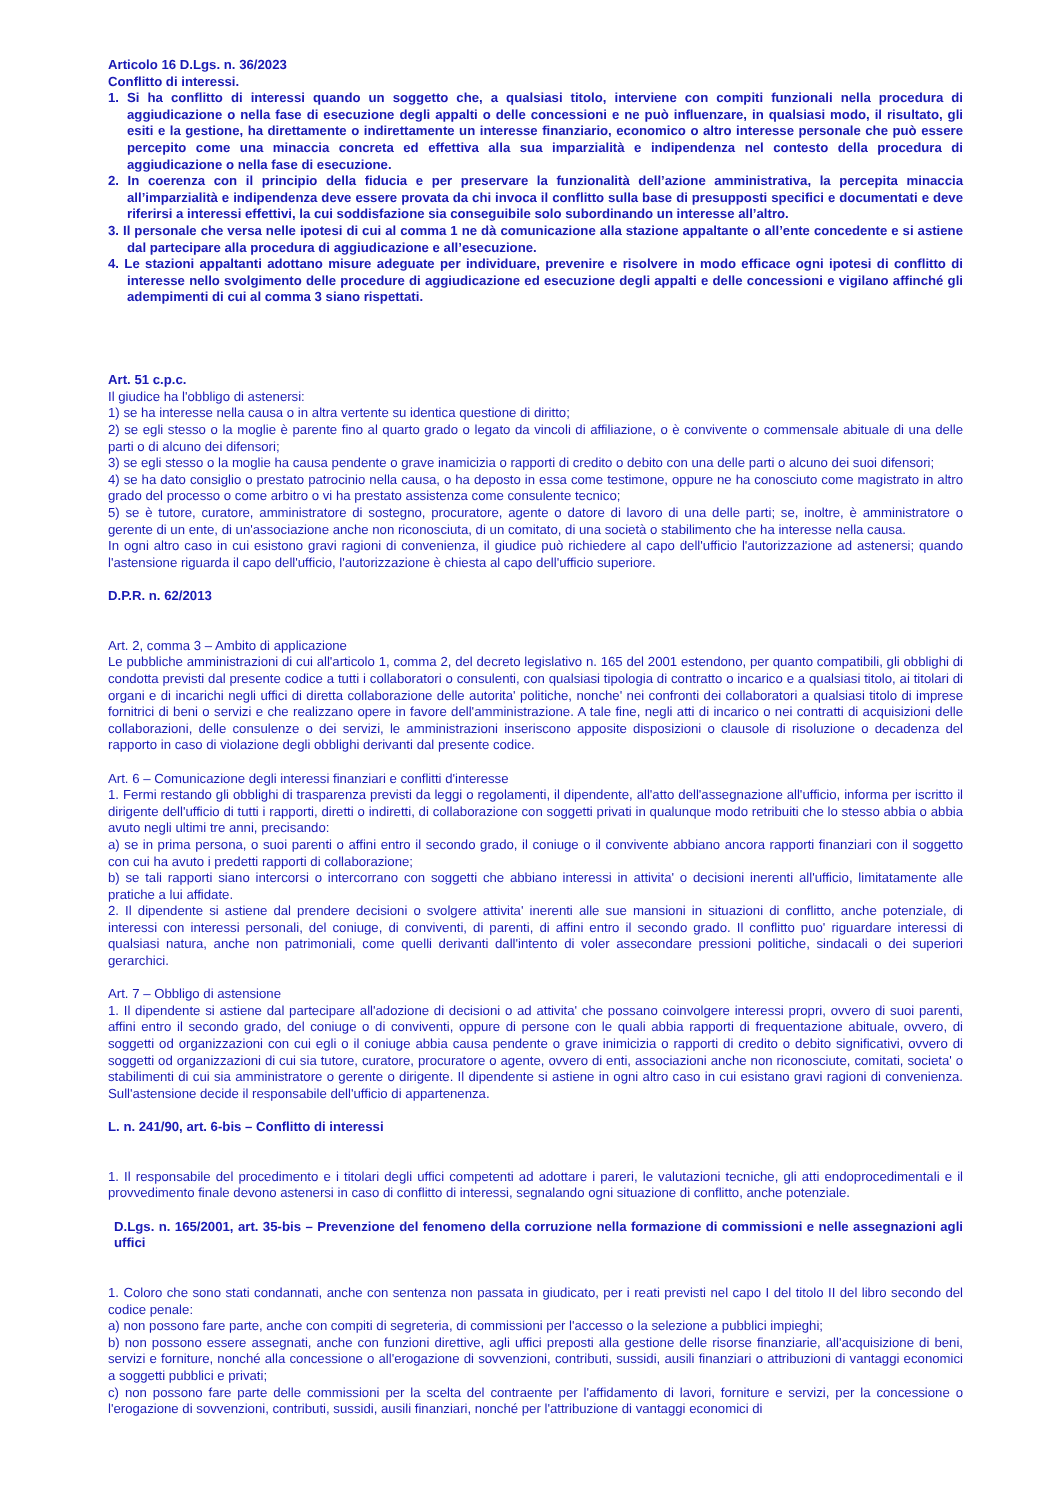Articolo 16 D.Lgs. n. 36/2023
Conflitto di interessi.
1. Si ha conflitto di interessi quando un soggetto che, a qualsiasi titolo, interviene con compiti funzionali nella procedura di aggiudicazione o nella fase di esecuzione degli appalti o delle concessioni e ne può influenzare, in qualsiasi modo, il risultato, gli esiti e la gestione, ha direttamente o indirettamente un interesse finanziario, economico o altro interesse personale che può essere percepito come una minaccia concreta ed effettiva alla sua imparzialità e indipendenza nel contesto della procedura di aggiudicazione o nella fase di esecuzione.
2. In coerenza con il principio della fiducia e per preservare la funzionalità dell’azione amministrativa, la percepita minaccia all’imparzialità e indipendenza deve essere provata da chi invoca il conflitto sulla base di presupposti specifici e documentati e deve riferirsi a interessi effettivi, la cui soddisfazione sia conseguibile solo subordinando un interesse all’altro.
3. Il personale che versa nelle ipotesi di cui al comma 1 ne dà comunicazione alla stazione appaltante o all’ente concedente e si astiene dal partecipare alla procedura di aggiudicazione e all’esecuzione.
4. Le stazioni appaltanti adottano misure adeguate per individuare, prevenire e risolvere in modo efficace ogni ipotesi di conflitto di interesse nello svolgimento delle procedure di aggiudicazione ed esecuzione degli appalti e delle concessioni e vigilano affinché gli adempimenti di cui al comma 3 siano rispettati.
Art. 51 c.p.c.
Il giudice ha l'obbligo di astenersi:
1) se ha interesse nella causa o in altra vertente su identica questione di diritto;
2) se egli stesso o la moglie è parente fino al quarto grado o legato da vincoli di affiliazione, o è convivente o commensale abituale di una delle parti o di alcuno dei difensori;
3) se egli stesso o la moglie ha causa pendente o grave inamicizia o rapporti di credito o debito con una delle parti o alcuno dei suoi difensori;
4) se ha dato consiglio o prestato patrocinio nella causa, o ha deposto in essa come testimone, oppure ne ha conosciuto come magistrato in altro grado del processo o come arbitro o vi ha prestato assistenza come consulente tecnico;
5) se è tutore, curatore, amministratore di sostegno, procuratore, agente o datore di lavoro di una delle parti; se, inoltre, è amministratore o gerente di un ente, di un'associazione anche non riconosciuta, di un comitato, di una società o stabilimento che ha interesse nella causa.
In ogni altro caso in cui esistono gravi ragioni di convenienza, il giudice può richiedere al capo dell'ufficio l'autorizzazione ad astenersi; quando l'astensione riguarda il capo dell'ufficio, l'autorizzazione è chiesta al capo dell'ufficio superiore.
D.P.R. n. 62/2013
Art. 2, comma 3 – Ambito di applicazione
Le pubbliche amministrazioni di cui all'articolo 1, comma 2, del decreto legislativo n. 165 del 2001 estendono, per quanto compatibili, gli obblighi di condotta previsti dal presente codice a tutti i collaboratori o consulenti, con qualsiasi tipologia di contratto o incarico e a qualsiasi titolo, ai titolari di organi e di incarichi negli uffici di diretta collaborazione delle autorita' politiche, nonche' nei confronti dei collaboratori a qualsiasi titolo di imprese fornitrici di beni o servizi e che realizzano opere in favore dell'amministrazione. A tale fine, negli atti di incarico o nei contratti di acquisizioni delle collaborazioni, delle consulenze o dei servizi, le amministrazioni inseriscono apposite disposizioni o clausole di risoluzione o decadenza del rapporto in caso di violazione degli obblighi derivanti dal presente codice.
Art. 6 – Comunicazione degli interessi finanziari e conflitti d'interesse
1. Fermi restando gli obblighi di trasparenza previsti da leggi o regolamenti, il dipendente, all'atto dell'assegnazione all'ufficio, informa per iscritto il dirigente dell'ufficio di tutti i rapporti, diretti o indiretti, di collaborazione con soggetti privati in qualunque modo retribuiti che lo stesso abbia o abbia avuto negli ultimi tre anni, precisando:
a) se in prima persona, o suoi parenti o affini entro il secondo grado, il coniuge o il convivente abbiano ancora rapporti finanziari con il soggetto con cui ha avuto i predetti rapporti di collaborazione;
b) se tali rapporti siano intercorsi o intercorrano con soggetti che abbiano interessi in attivita' o decisioni inerenti all'ufficio, limitatamente alle pratiche a lui affidate.
2. Il dipendente si astiene dal prendere decisioni o svolgere attivita' inerenti alle sue mansioni in situazioni di conflitto, anche potenziale, di interessi con interessi personali, del coniuge, di conviventi, di parenti, di affini entro il secondo grado. Il conflitto puo' riguardare interessi di qualsiasi natura, anche non patrimoniali, come quelli derivanti dall'intento di voler assecondare pressioni politiche, sindacali o dei superiori gerarchici.
Art. 7 – Obbligo di astensione
1. Il dipendente si astiene dal partecipare all'adozione di decisioni o ad attivita' che possano coinvolgere interessi propri, ovvero di suoi parenti, affini entro il secondo grado, del coniuge o di conviventi, oppure di persone con le quali abbia rapporti di frequentazione abituale, ovvero, di soggetti od organizzazioni con cui egli o il coniuge abbia causa pendente o grave inimicizia o rapporti di credito o debito significativi, ovvero di soggetti od organizzazioni di cui sia tutore, curatore, procuratore o agente, ovvero di enti, associazioni anche non riconosciute, comitati, societa' o stabilimenti di cui sia amministratore o gerente o dirigente. Il dipendente si astiene in ogni altro caso in cui esistano gravi ragioni di convenienza. Sull'astensione decide il responsabile dell'ufficio di appartenenza.
L. n. 241/90, art. 6-bis – Conflitto di interessi
1. Il responsabile del procedimento e i titolari degli uffici competenti ad adottare i pareri, le valutazioni tecniche, gli atti endoprocedimentali e il provvedimento finale devono astenersi in caso di conflitto di interessi, segnalando ogni situazione di conflitto, anche potenziale.
D.Lgs. n. 165/2001, art. 35-bis – Prevenzione del fenomeno della corruzione nella formazione di commissioni e nelle assegnazioni agli uffici
1. Coloro che sono stati condannati, anche con sentenza non passata in giudicato, per i reati previsti nel capo I del titolo II del libro secondo del codice penale:
a) non possono fare parte, anche con compiti di segreteria, di commissioni per l'accesso o la selezione a pubblici impieghi;
b) non possono essere assegnati, anche con funzioni direttive, agli uffici preposti alla gestione delle risorse finanziarie, all'acquisizione di beni, servizi e forniture, nonché alla concessione o all'erogazione di sovvenzioni, contributi, sussidi, ausili finanziari o attribuzioni di vantaggi economici a soggetti pubblici e privati;
c) non possono fare parte delle commissioni per la scelta del contraente per l'affidamento di lavori, forniture e servizi, per la concessione o l'erogazione di sovvenzioni, contributi, sussidi, ausili finanziari, nonché per l'attribuzione di vantaggi economici di